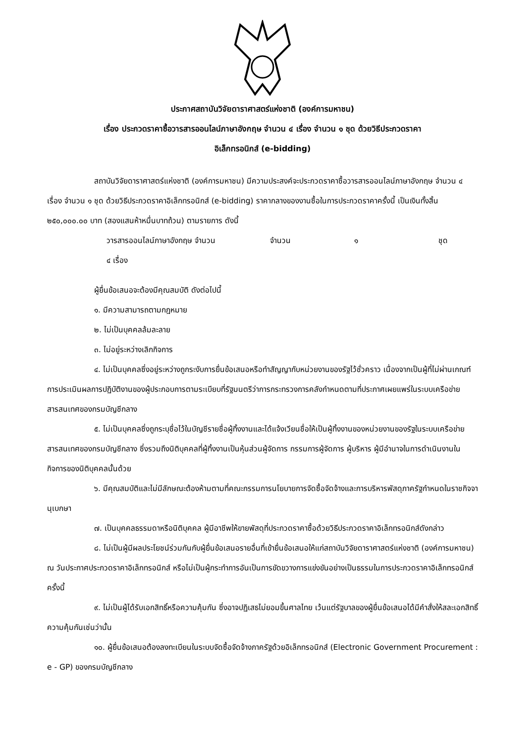ประกาศสถาบันวิจัยดาราศาสตร์แห่งชาติ (องค์การมหาชน)
เรื่อง ประกวดราคาซื้อวารสารออนไลน์ภาษาอังกฤษ จำนวน ๔ เรื่อง จำนวน ๑ ชุด ด้วยวิธีประกวดราคา
อิเล็กทรอนิกส์ (e-bidding)
สถาบันวิจัยดาราศาสตร์แห่งชาติ (องค์การมหาชน) มีความประสงค์จะประกวดราคาซื้อวารสารออนไลน์ภาษาอังกฤษ จำนวน ๔ เรื่อง จำนวน ๑ ชุด ด้วยวิธีประกวดราคาอิเล็กทรอนิกส์ (e-bidding) ราคากลางของงานซื้อในการประกวดราคาครั้งนี้ เป็นเงินทั้งสิ้น ๒๕๐,๐๐๐.๐๐ บาท (สองแสนห้าหมื่นบาทถ้วน) ตามรายการ ดังนี้
วารสารออนไลน์ภาษาอังกฤษ จำนวน
๔ เรื่อง จำนวน ๑ ชุด
ผู้ยื่นข้อเสนอจะต้องมีคุณสมบัติ ดังต่อไปนี้
๑. มีความสามารถตามกฎหมาย
๒. ไม่เป็นบุคคลล้มละลาย
๓. ไม่อยู่ระหว่างเลิกกิจการ
๔. ไม่เป็นบุคคลซึ่งอยู่ระหว่างถูกระงับการยื่นข้อเสนอหรือทำสัญญากับหน่วยงานของรัฐไว้ชั่วคราว เนื่องจากเป็นผู้ที่ไม่ผ่านเกณฑ์การประเมินผลการปฏิบัติงานของผู้ประกอบการตามระเบียบที่รัฐมนตรีว่าการกระทรวงการคลังกำหนดตามที่ประกาศเผยแพร่ในระบบเครือข่ายสารสนเทศของกรมบัญชีกลาง
๕. ไม่เป็นบุคคลซึ่งถูกระบุชื่อไว้ในบัญชีรายชื่อผู้ทิ้งงานและได้แจ้งเวียนชื่อให้เป็นผู้ทิ้งงานของหน่วยงานของรัฐในระบบเครือข่ายสารสนเทศของกรมบัญชีกลาง ซึ่งรวมถึงนิติบุคคลที่ผู้ทิ้งงานเป็นหุ้นส่วนผู้จัดการ กรรมการผู้จัดการ ผู้บริหาร ผู้มีอำนาจในการดำเนินงานในกิจการของนิติบุคคลนั้นด้วย
๖. มีคุณสมบัติและไม่มีลักษณะต้องห้ามตามที่คณะกรรมการนโยบายการจัดซื้อจัดจ้างและการบริหารพัสดุภาครัฐกำหนดในราชกิจจานุเบกษา
๗. เป็นบุคคลธรรมดาหรือนิติบุคคล ผู้มีอาชีพให้ขายพัสดุที่ประกวดราคาซื้อด้วยวิธีประกวดราคาอิเล็กทรอนิกส์ดังกล่าว
๘. ไม่เป็นผู้มีผลประโยชน์ร่วมกันกับผู้ยื่นข้อเสนอรายอื่นที่เข้ายื่นข้อเสนอให้แก่สถาบันวิจัยดาราศาสตร์แห่งชาติ (องค์การมหาชน) ณ วันประกาศประกวดราคาอิเล็กทรอนิกส์ หรือไม่เป็นผู้กระทำการอันเป็นการขัดขวางการแข่งขันอย่างเป็นธรรมในการประกวดราคาอิเล็กทรอนิกส์ครั้งนี้
๙. ไม่เป็นผู้ได้รับเอกสิทธิ์หรือความคุ้มกัน ซึ่งอาจปฏิเสธไม่ยอมขึ้นศาลไทย เว้นแต่รัฐบาลของผู้ยื่นข้อเสนอได้มีคำสั่งให้สละเอกสิทธิ์ความคุ้มกันเช่นว่านั้น
๑๐. ผู้ยื่นข้อเสนอต้องลงทะเบียนในระบบจัดซื้อจัดจ้างภาครัฐด้วยอิเล็กทรอนิกส์ (Electronic Government Procurement : e - GP) ของกรมบัญชีกลาง